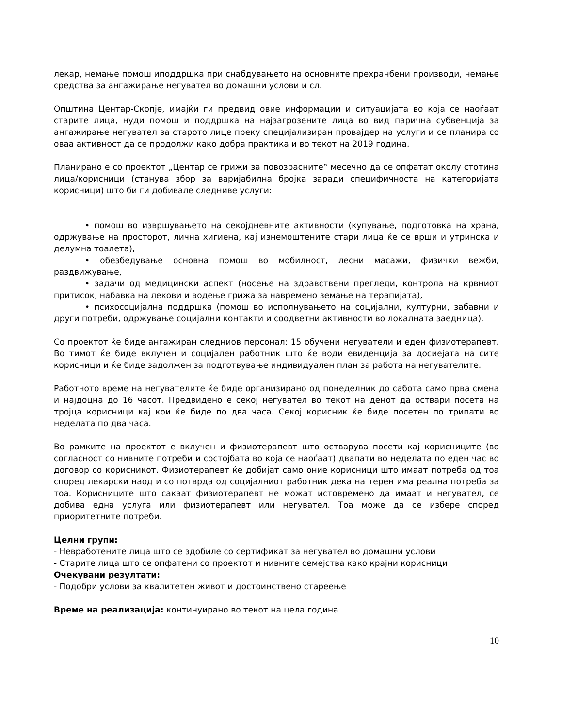лекар, немање помош иподдршка при снабдувањето на основните прехранбени производи, немање средства за ангажирање негувател во домашни услови и сл.
Општина Центар-Скопје, имајќи ги предвид овие информации и ситуацијата во која се наоѓаат старите лица, нуди помош и поддршка на најзагрозените лица во вид парична субвенција за ангажирање негувател за старото лице преку специјализиран провајдер на услуги и се планира со оваа активност да се продолжи како добра практика и во текот на 2019 година.
Планирано е со проектот „Центар се грижи за повозрасните‟ месечно да се опфатат околу стотина лица/корисници (станува збор за варијабилна бројка заради специфичноста на категоријата корисници) што би ги добивале следниве услуги:
• помош во извршувањето на секојдневните активности (купување, подготовка на храна, одржување на просторот, лична хигиена, кај изнемоштените стари лица ќе се врши и утринска и делумна тоалета),
• обезбедување основна помош во мобилност, лесни масажи, физички вежби, раздвижување,
• задачи од медицински аспект (носење на здравствени прегледи, контрола на крвниот притисок, набавка на лекови и водење грижа за навремено земање на терапијата),
• психосоцијална поддршка (помош во исполнувањето на социјални, културни, забавни и други потреби, одржување социјални контакти и соодветни активности во локалната заедница).
Со проектот ќе биде ангажиран следниов персонал: 15 обучени негуватели и еден физиотерапевт. Во тимот ќе биде вклучен и социјален работник што ќе води евиденција за досиејата на сите корисници и ќе биде задолжен за подготвување индивидуален план за работа на негувателите.
Работното време на негувателите ќе биде организирано од понеделник до сабота само прва смена и најдоцна до 16 часот. Предвидено е секој негувател во текот на денот да оствари посета на тројца корисници кај кои ќе биде по два часа. Секој корисник ќе биде посетен по трипати во неделата по два часа.
Во рамките на проектот е вклучен и физиотерапевт што остварува посети кај корисниците (во согласност со нивните потреби и состојбата во која се наоѓаат) двапати во неделата по еден час во договор со корисникот. Физиотерапевт ќе добијат само оние корисници што имаат потреба од тоа според лекарски наод и со потврда од социјалниот работник дека на терен има реална потреба за тоа. Корисниците што сакаат физиотерапевт не можат истовремено да имаат и негувател, се добива една услуга или физиотерапевт или негувател. Тоа може да се избере според приоритетните потреби.
Целни групи:
- Невработените лица што се здобиле со сертификат за негувател во домашни услови
- Старите лица што се опфатени со проектот и нивните семејства како крајни корисници
Очекувани резултати:
- Подобри услови за квалитетен живот и достоинствено стареење
Време на реализација: континуирано во текот на цела година
10